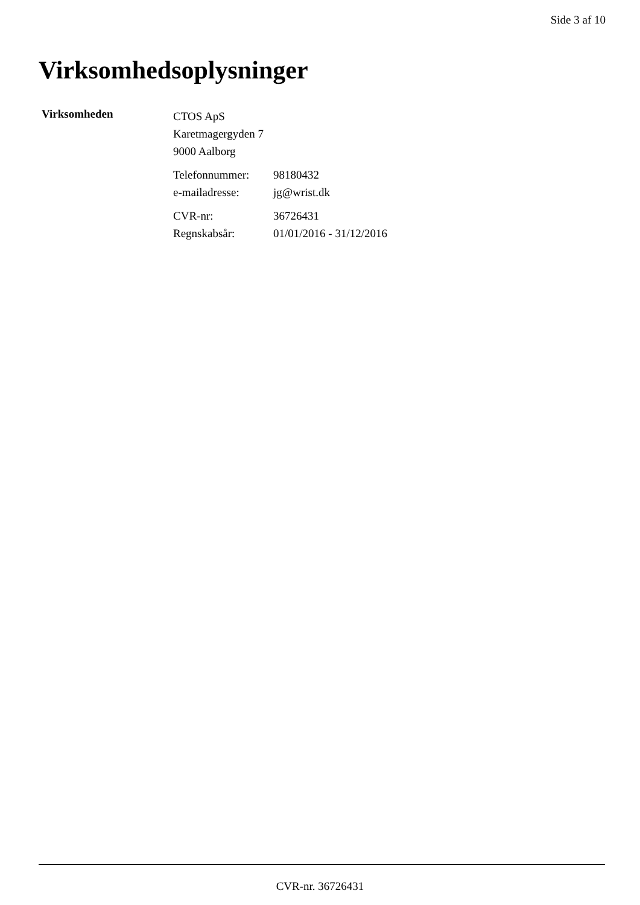Side 3 af 10
Virksomhedsoplysninger
Virksomheden
CTOS ApS
Karetmagergyden 7
9000 Aalborg
Telefonnummer: 98180432
e-mailadresse: jg@wrist.dk
CVR-nr: 36726431
Regnskabsår: 01/01/2016 - 31/12/2016
CVR-nr. 36726431